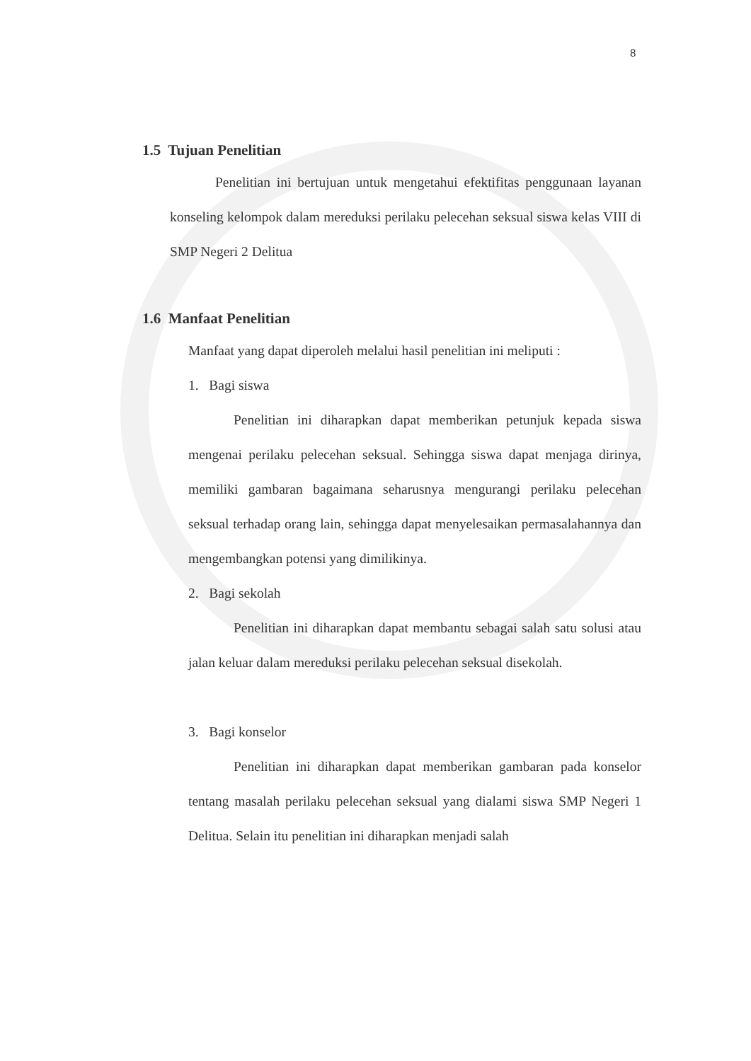8
1.5 Tujuan Penelitian
Penelitian ini bertujuan untuk mengetahui efektifitas penggunaan layanan konseling kelompok dalam mereduksi perilaku pelecehan seksual siswa kelas VIII di SMP Negeri 2 Delitua
1.6 Manfaat Penelitian
Manfaat yang dapat diperoleh melalui hasil penelitian ini meliputi :
1. Bagi siswa
Penelitian ini diharapkan dapat memberikan petunjuk kepada siswa mengenai perilaku pelecehan seksual. Sehingga siswa dapat menjaga dirinya, memiliki gambaran bagaimana seharusnya mengurangi perilaku pelecehan seksual terhadap orang lain, sehingga dapat menyelesaikan permasalahannya dan mengembangkan potensi yang dimilikinya.
2. Bagi sekolah
Penelitian ini diharapkan dapat membantu sebagai salah satu solusi atau jalan keluar dalam mereduksi perilaku pelecehan seksual disekolah.
3. Bagi konselor
Penelitian ini diharapkan dapat memberikan gambaran pada konselor tentang masalah perilaku pelecehan seksual yang dialami siswa SMP Negeri 1 Delitua. Selain itu penelitian ini diharapkan menjadi salah